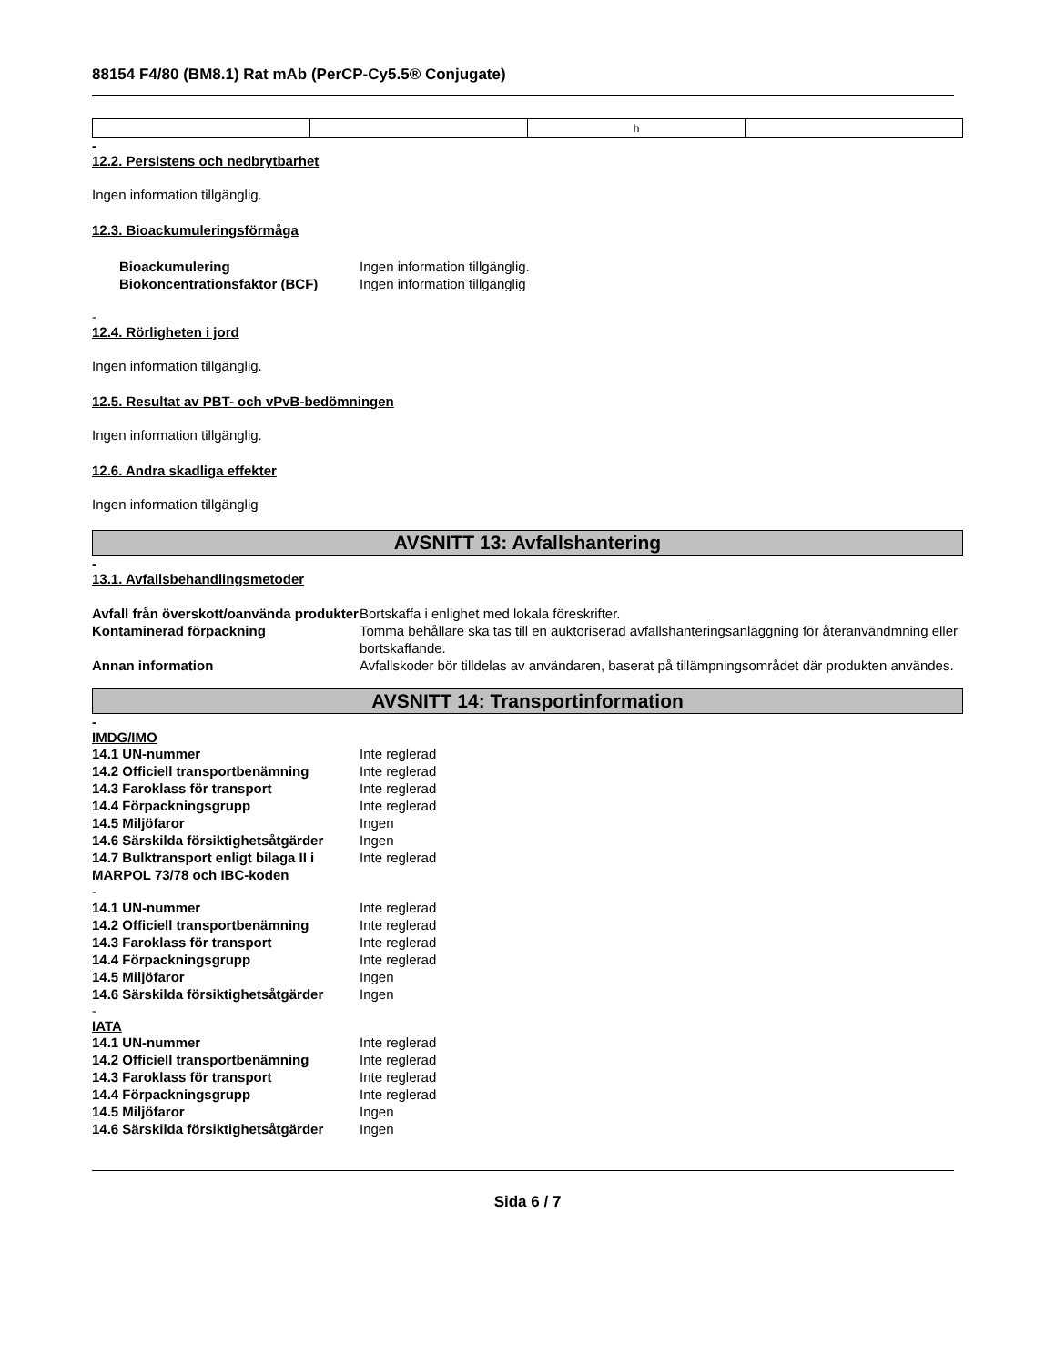88154 F4/80 (BM8.1) Rat mAb (PerCP-Cy5.5® Conjugate)
| | | h | |
-
12.2. Persistens och nedbrytbarhet
Ingen information tillgänglig.
12.3. Bioackumuleringsförmåga
| Bioackumulering | Ingen information tillgänglig. |
| Biokoncentrationsfaktor (BCF) | Ingen information tillgänglig |
-
12.4. Rörligheten i jord
Ingen information tillgänglig.
12.5. Resultat av PBT- och vPvB-bedömningen
Ingen information tillgänglig.
12.6. Andra skadliga effekter
Ingen information tillgänglig
AVSNITT 13: Avfallshantering
-
13.1. Avfallsbehandlingsmetoder
| Avfall från överskott/oanvända produkter | Bortskaffa i enlighet med lokala föreskrifter. |
| Kontaminerad förpackning | Tomma behållare ska tas till en auktoriserad avfallshanteringsanläggning för återanvändmning eller bortskaffande. |
| Annan information | Avfallskoder bör tilldelas av användaren, baserat på tillämpningsområdet där produkten användes. |
AVSNITT 14: Transportinformation
-
IMDG/IMO
| 14.1 UN-nummer | Inte reglerad |
| 14.2 Officiell transportbenämning | Inte reglerad |
| 14.3 Faroklass för transport | Inte reglerad |
| 14.4 Förpackningsgrupp | Inte reglerad |
| 14.5 Miljöfaror | Ingen |
| 14.6 Särskilda försiktighetsåtgärder | Ingen |
| 14.7 Bulktransport enligt bilaga II i MARPOL 73/78 och IBC-koden | Inte reglerad |
-
| 14.1 UN-nummer | Inte reglerad |
| 14.2 Officiell transportbenämning | Inte reglerad |
| 14.3 Faroklass för transport | Inte reglerad |
| 14.4 Förpackningsgrupp | Inte reglerad |
| 14.5 Miljöfaror | Ingen |
| 14.6 Särskilda försiktighetsåtgärder | Ingen |
-
IATA
| 14.1 UN-nummer | Inte reglerad |
| 14.2 Officiell transportbenämning | Inte reglerad |
| 14.3 Faroklass för transport | Inte reglerad |
| 14.4 Förpackningsgrupp | Inte reglerad |
| 14.5 Miljöfaror | Ingen |
| 14.6 Särskilda försiktighetsåtgärder | Ingen |
Sida 6 / 7